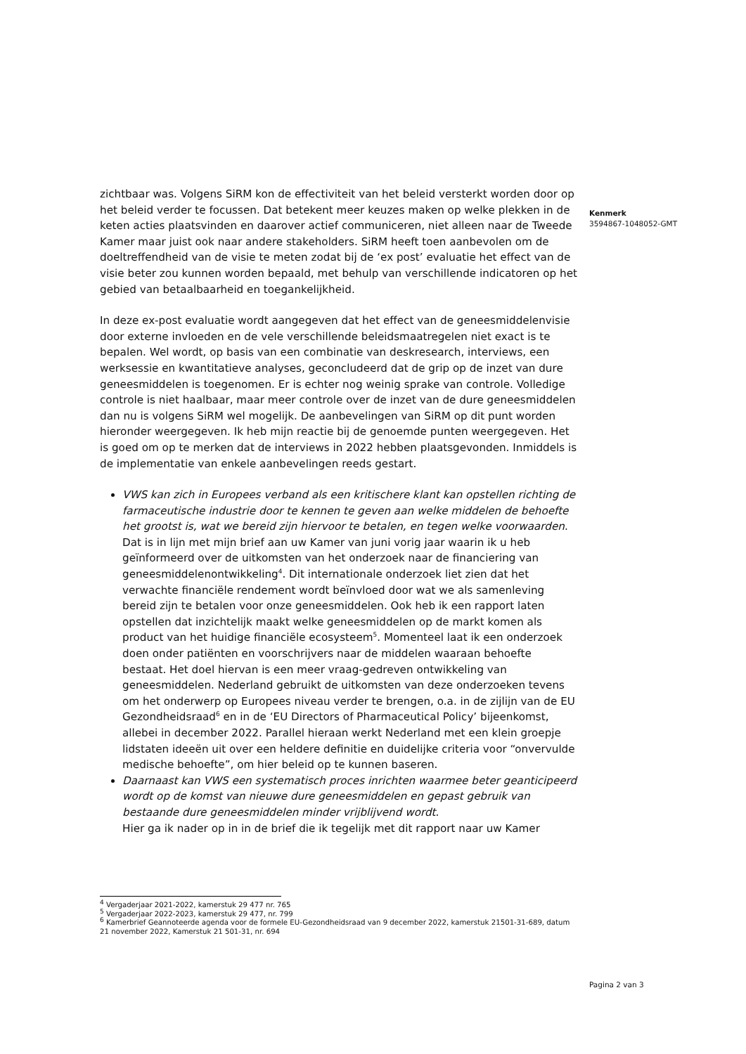zichtbaar was. Volgens SiRM kon de effectiviteit van het beleid versterkt worden door op het beleid verder te focussen. Dat betekent meer keuzes maken op welke plekken in de keten acties plaatsvinden en daarover actief communiceren, niet alleen naar de Tweede Kamer maar juist ook naar andere stakeholders. SiRM heeft toen aanbevolen om de doeltreffendheid van de visie te meten zodat bij de ‘ex post’ evaluatie het effect van de visie beter zou kunnen worden bepaald, met behulp van verschillende indicatoren op het gebied van betaalbaarheid en toegankelijkheid.
In deze ex-post evaluatie wordt aangegeven dat het effect van de geneesmiddelenvisie door externe invloeden en de vele verschillende beleidsmaatregelen niet exact is te bepalen. Wel wordt, op basis van een combinatie van deskresearch, interviews, een werksessie en kwantitatieve analyses, geconcludeerd dat de grip op de inzet van dure geneesmiddelen is toegenomen. Er is echter nog weinig sprake van controle. Volledige controle is niet haalbaar, maar meer controle over de inzet van de dure geneesmiddelen dan nu is volgens SiRM wel mogelijk. De aanbevelingen van SiRM op dit punt worden hieronder weergegeven. Ik heb mijn reactie bij de genoemde punten weergegeven. Het is goed om op te merken dat de interviews in 2022 hebben plaatsgevonden. Inmiddels is de implementatie van enkele aanbevelingen reeds gestart.
VWS kan zich in Europees verband als een kritischere klant kan opstellen richting de farmaceutische industrie door te kennen te geven aan welke middelen de behoefte het grootst is, wat we bereid zijn hiervoor te betalen, en tegen welke voorwaarden.
Dat is in lijn met mijn brief aan uw Kamer van juni vorig jaar waarin ik u heb geïnformeerd over de uitkomsten van het onderzoek naar de financiering van geneesmiddelenontwikkeling<sup>4</sup>. Dit internationale onderzoek liet zien dat het verwachte financiële rendement wordt beïnvloed door wat we als samenleving bereid zijn te betalen voor onze geneesmiddelen. Ook heb ik een rapport laten opstellen dat inzichtelijk maakt welke geneesmiddelen op de markt komen als product van het huidige financiële ecosysteem<sup>5</sup>. Momenteel laat ik een onderzoek doen onder patiënten en voorschrijvers naar de middelen waaraan behoefte bestaat. Het doel hiervan is een meer vraag-gedreven ontwikkeling van geneesmiddelen. Nederland gebruikt de uitkomsten van deze onderzoeken tevens om het onderwerp op Europees niveau verder te brengen, o.a. in de zijlijn van de EU Gezondheidsraad<sup>6</sup> en in de ‘EU Directors of Pharmaceutical Policy’ bijeenkomst, allebei in december 2022. Parallel hieraan werkt Nederland met een klein groepje lidstaten ideeën uit over een heldere definitie en duidelijke criteria voor “onvervulde medische behoefte”, om hier beleid op te kunnen baseren.
Daarnaast kan VWS een systematisch proces inrichten waarmee beter geanticipeerd wordt op de komst van nieuwe dure geneesmiddelen en gepast gebruik van bestaande dure geneesmiddelen minder vrijblijvend wordt.
Hier ga ik nader op in in de brief die ik tegelijk met dit rapport naar uw Kamer
Kenmerk
3594867-1048052-GMT
<sup>4</sup> Vergaderjaar 2021-2022, kamerstuk 29 477 nr. 765
<sup>5</sup> Vergaderjaar 2022-2023, kamerstuk 29 477, nr. 799
<sup>6</sup> Kamerbrief Geannoteerde agenda voor de formele EU-Gezondheidsraad van 9 december 2022, kamerstuk 21501-31-689, datum 21 november 2022, Kamerstuk 21 501-31, nr. 694
Pagina 2 van 3